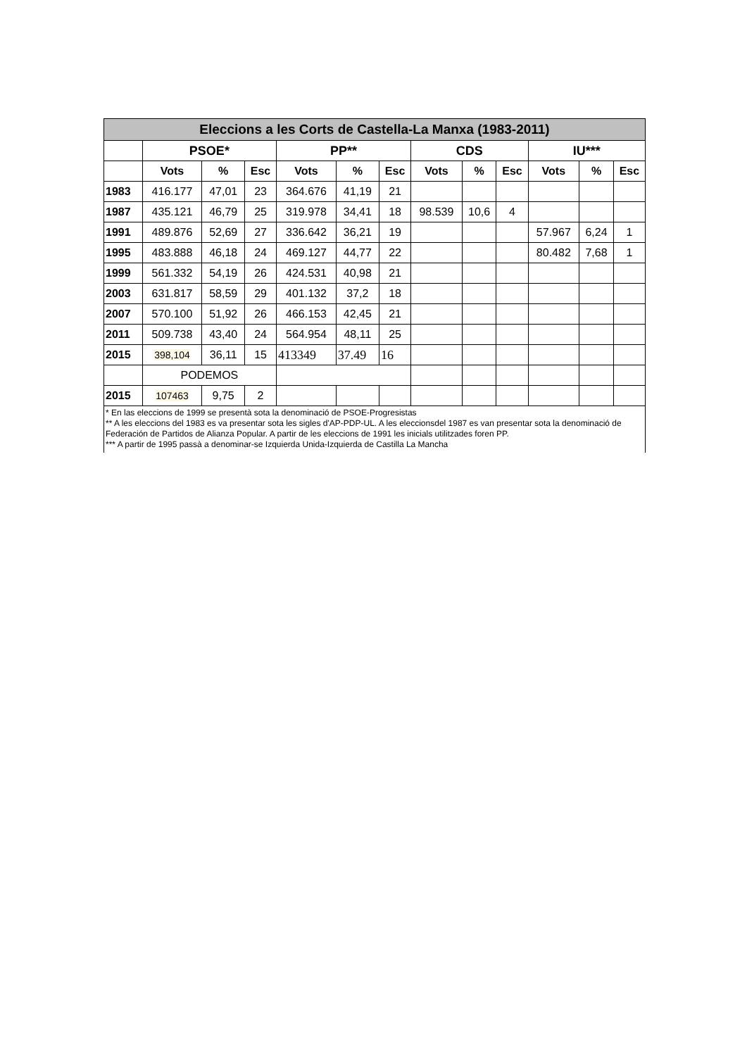| Eleccions a les Corts de Castella-La Manxa (1983-2011) | | | | | | | | | | | | |
| --- | --- | --- | --- | --- | --- | --- | --- | --- | --- | --- | --- | --- |
| | PSOE* | | | PP** | | | CDS | | | IU*** | | |
| | Vots | % | Esc | Vots | % | Esc | Vots | % | Esc | Vots | % | Esc |
| 1983 | 416.177 | 47,01 | 23 | 364.676 | 41,19 | 21 | | | | | | |
| 1987 | 435.121 | 46,79 | 25 | 319.978 | 34,41 | 18 | 98.539 | 10,6 | 4 | | | |
| 1991 | 489.876 | 52,69 | 27 | 336.642 | 36,21 | 19 | | | | 57.967 | 6,24 | 1 |
| 1995 | 483.888 | 46,18 | 24 | 469.127 | 44,77 | 22 | | | | 80.482 | 7,68 | 1 |
| 1999 | 561.332 | 54,19 | 26 | 424.531 | 40,98 | 21 | | | | | | |
| 2003 | 631.817 | 58,59 | 29 | 401.132 | 37,2 | 18 | | | | | | |
| 2007 | 570.100 | 51,92 | 26 | 466.153 | 42,45 | 21 | | | | | | |
| 2011 | 509.738 | 43,40 | 24 | 564.954 | 48,11 | 25 | | | | | | |
| 2015 | 398,104 | 36,11 | 15 | 413349 | 37.49 | 16 | | | | | | |
| | PODEMOS | | | | | | | | | | | |
| 2015 | 107463 | 9,75 | 2 | | | | | | | | | |
* En las eleccions de 1999 se presentà sota la denominació de PSOE-Progresistas
** A les eleccions del 1983 es va presentar sota les sigles d'AP-PDP-UL. A les eleccionsdel 1987 es van presentar sota la denominació de Federación de Partidos de Alianza Popular. A partir de les eleccions de 1991 les inicials utilitzades foren PP.
*** A partir de 1995 passà a denominar-se Izquierda Unida-Izquierda de Castilla La Mancha